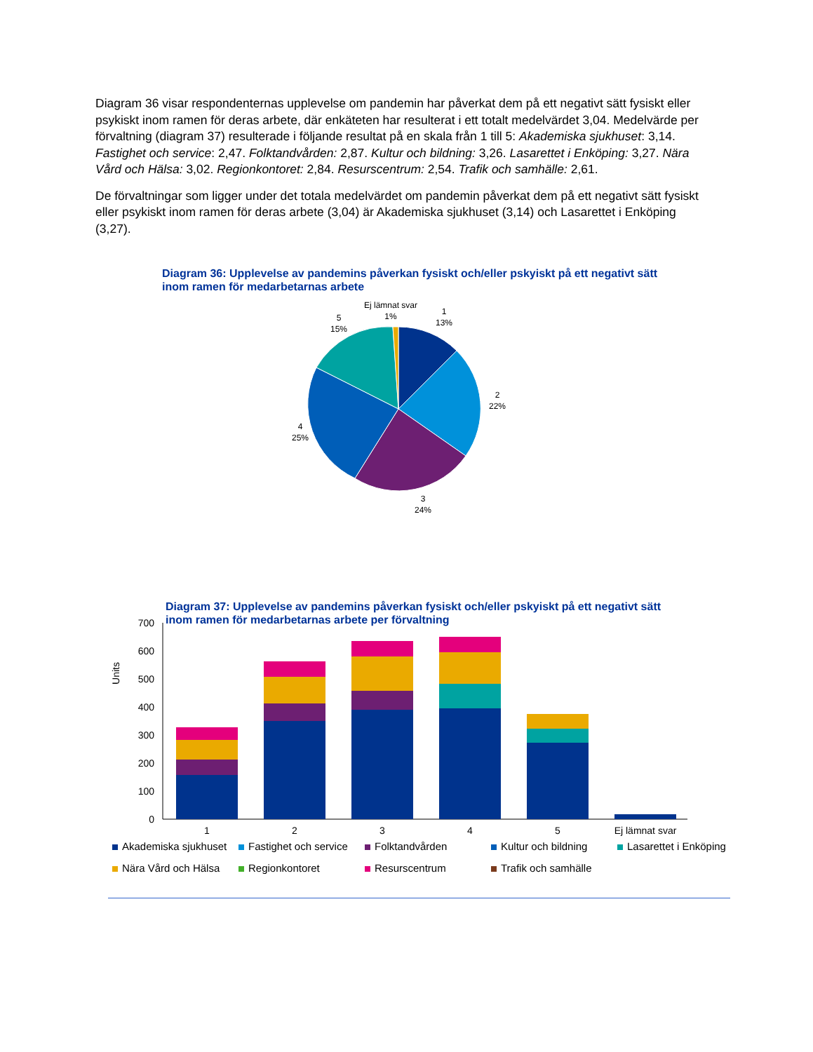Diagram 36 visar respondenternas upplevelse om pandemin har påverkat dem på ett negativt sätt fysiskt eller psykiskt inom ramen för deras arbete, där enkäteten har resulterat i ett totalt medelvärdet 3,04. Medelvärde per förvaltning (diagram 37) resulterade i följande resultat på en skala från 1 till 5: Akademiska sjukhuset: 3,14. Fastighet och service: 2,47. Folktandvården: 2,87. Kultur och bildning: 3,26. Lasarettet i Enköping: 3,27. Nära Vård och Hälsa: 3,02. Regionkontoret: 2,84. Resurscentrum: 2,54. Trafik och samhälle: 2,61.
De förvaltningar som ligger under det totala medelvärdet om pandemin påverkat dem på ett negativt sätt fysiskt eller psykiskt inom ramen för deras arbete (3,04) är Akademiska sjukhuset (3,14) och Lasarettet i Enköping (3,27).
Diagram 36: Upplevelse av pandemins påverkan fysiskt och/eller pskyiskt på ett negativt sätt inom ramen för medarbetarnas arbete
Ej lämnat svar
1%
1
13%
5
15%
2
22%
4
25%
3
24%
Diagram 37: Upplevelse av pandemins påverkan fysiskt och/eller pskyiskt på ett negativt sätt inom ramen för medarbetarnas arbete per förvaltning
Units
700
600
500
400
300
200
100
0
1
2
3
4
5
Ej lämnat svar
Akademiska sjukhuset Fastighet och service Folktandvården Kultur och bildning Lasarettet i Enköping Nära Vård och Hälsa Regionkontoret Resurscentrum Trafik och samhälle